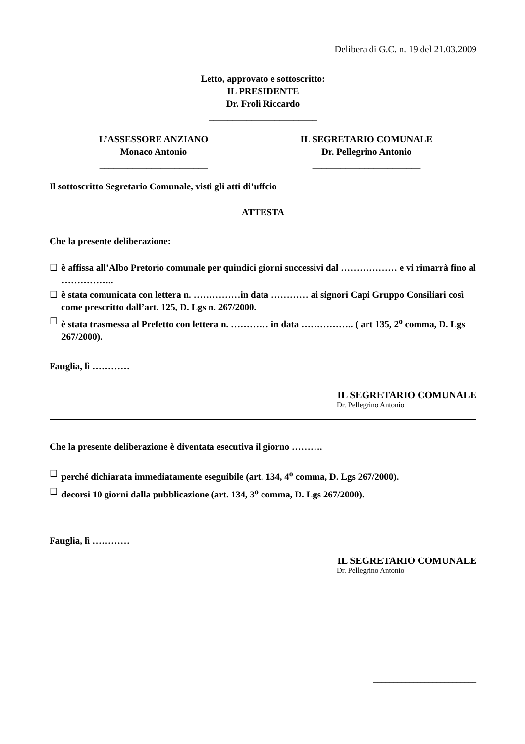Delibera di G.C. n. 19 del 21.03.2009
Letto, approvato e sottoscritto:
IL PRESIDENTE
Dr. Froli Riccardo
_______________________
L’ASSESSORE ANZIANO
Monaco Antonio
_______________________
IL SEGRETARIO COMUNALE
Dr. Pellegrino Antonio
_______________________
Il sottoscritto Segretario Comunale, visti gli atti di’uffcio
ATTESTA
Che la presente deliberazione:
☐ è affissa all’Albo Pretorio comunale per quindici giorni successivi dal ……………… e vi rimarrà fino al ……………..
☐ è stata comunicata con lettera n. ……………in data ………… ai signori Capi Gruppo Consiliari così come prescritto dall’art. 125, D. Lgs n. 267/2000.
☐ è stata trasmessa al Prefetto con lettera n. ………… in data …………….. ( art 135, 2<sup>o</sup> comma, D. Lgs 267/2000).
Fauglia, lì …………
IL SEGRETARIO COMUNALE
Dr. Pellegrino Antonio
Che la presente deliberazione è diventata esecutiva il giorno ……….
☐ perché dichiarata immediatamente eseguibile (art. 134, 4<sup>o</sup> comma, D. Lgs 267/2000).
☐ decorsi 10 giorni dalla pubblicazione (art. 134, 3<sup>o</sup> comma, D. Lgs 267/2000).
Fauglia, lì …………
IL SEGRETARIO COMUNALE
Dr. Pellegrino Antonio
__________________________